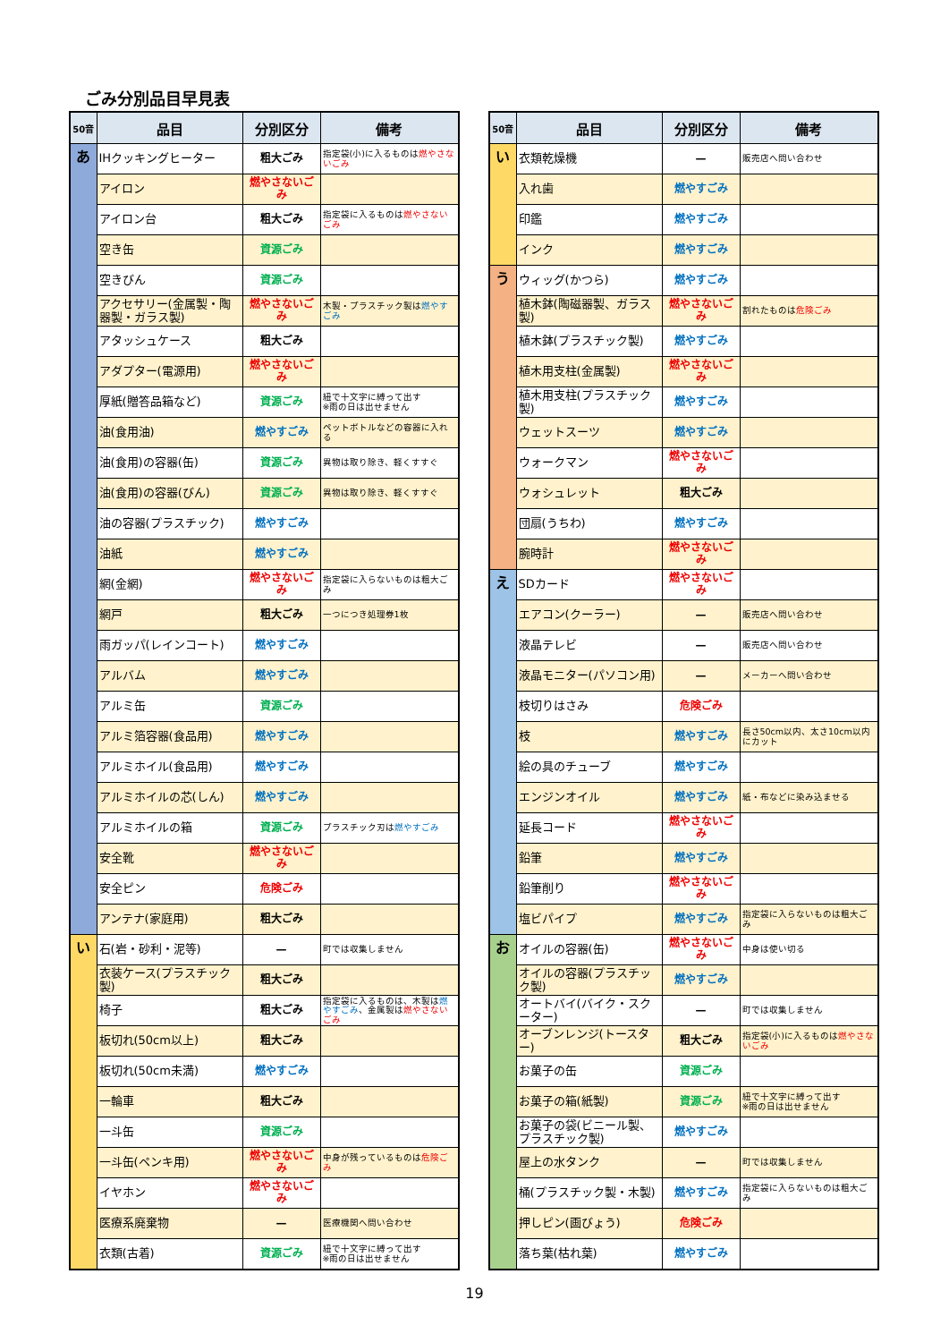ごみ分別品目早見表
| 50音 | 品目 | 分別区分 | 備考 |
| --- | --- | --- | --- |
| あ | IHクッキングヒーター | 粗大ごみ | 指定袋(小)に入るものは 燃やさないごみ |
| | アイロン | 燃やさないごみ | |
| | アイロン台 | 粗大ごみ | 指定袋に入るものは 燃やさないごみ |
| | 空き缶 | 資源ごみ | |
| | 空きびん | 資源ごみ | |
| | アクセサリー(金属製・陶器製・ガラス製) | 燃やさないごみ | 木製・プラスチック製は 燃やすごみ |
| | アタッシュケース | 粗大ごみ | |
| | アダプター(電源用) | 燃やさないごみ | |
| | 厚紙(贈答品箱など) | 資源ごみ | 紐で十文字に縛って出す ※雨の日は出せません |
| | 油(食用油) | 燃やすごみ | ペットボトルなどの容器に入れる |
| | 油(食用)の容器(缶) | 資源ごみ | 異物は取り除き、軽くすすぐ |
| | 油(食用)の容器(びん) | 資源ごみ | 異物は取り除き、軽くすすぐ |
| | 油の容器(プラスチック) | 燃やすごみ | |
| | 油紙 | 燃やすごみ | |
| | 網(金網) | 燃やさないごみ | 指定袋に入らないものは粗大ごみ |
| | 網戸 | 粗大ごみ | 一つにつき処理券1枚 |
| | 雨ガッパ(レインコート) | 燃やすごみ | |
| | アルバム | 燃やすごみ | |
| | アルミ缶 | 資源ごみ | |
| | アルミ箔容器(食品用) | 燃やすごみ | |
| | アルミホイル(食品用) | 燃やすごみ | |
| | アルミホイルの芯(しん) | 燃やすごみ | |
| | アルミホイルの箱 | 資源ごみ | プラスチック刃は 燃やすごみ |
| | 安全靴 | 燃やさないごみ | |
| | 安全ピン | 危険ごみ | |
| | アンテナ(家庭用) | 粗大ごみ | |
| い | 石(岩・砂利・泥等) | — | 町では収集しません |
| | 衣装ケース(プラスチック製) | 粗大ごみ | |
| | 椅子 | 粗大ごみ | 指定袋に入るものは、木製は 燃やすごみ 、金属製は 燃やさないごみ |
| | 板切れ(50cm以上) | 粗大ごみ | |
| | 板切れ(50cm未満) | 燃やすごみ | |
| | 一輪車 | 粗大ごみ | |
| | 一斗缶 | 資源ごみ | |
| | 一斗缶(ペンキ用) | 燃やさないごみ | 中身が残っているものは 危険ごみ |
| | イヤホン | 燃やさないごみ | |
| | 医療系廃棄物 | — | 医療機関へ問い合わせ |
| | 衣類(古着) | 資源ごみ | 紐で十文字に縛って出す ※雨の日は出せません |
| 50音 | 品目 | 分別区分 | 備考 |
| --- | --- | --- | --- |
| い | 衣類乾燥機 | — | 販売店へ問い合わせ |
| | 入れ歯 | 燃やすごみ | |
| | 印鑑 | 燃やすごみ | |
| | インク | 燃やすごみ | |
| う | ウィッグ(かつら) | 燃やすごみ | |
| | 植木鉢(陶磁器製、ガラス製) | 燃やさないごみ | 割れたものは 危険ごみ |
| | 植木鉢(プラスチック製) | 燃やすごみ | |
| | 植木用支柱(金属製) | 燃やさないごみ | |
| | 植木用支柱(プラスチック製) | 燃やすごみ | |
| | ウェットスーツ | 燃やすごみ | |
| | ウォークマン | 燃やさないごみ | |
| | ウォシュレット | 粗大ごみ | |
| | 団扇(うちわ) | 燃やすごみ | |
| | 腕時計 | 燃やさないごみ | |
| え | SDカード | 燃やさないごみ | |
| | エアコン(クーラー) | — | 販売店へ問い合わせ |
| | 液晶テレビ | — | 販売店へ問い合わせ |
| | 液晶モニター(パソコン用) | — | メーカーへ問い合わせ |
| | 枝切りはさみ | 危険ごみ | |
| | 枝 | 燃やすごみ | 長さ50cm以内、太さ10cm以内にカット |
| | 絵の具のチューブ | 燃やすごみ | |
| | エンジンオイル | 燃やすごみ | 紙・布などに染み込ませる |
| | 延長コード | 燃やさないごみ | |
| | 鉛筆 | 燃やすごみ | |
| | 鉛筆削り | 燃やさないごみ | |
| | 塩ビパイプ | 燃やすごみ | 指定袋に入らないものは粗大ごみ |
| お | オイルの容器(缶) | 燃やさないごみ | 中身は使い切る |
| | オイルの容器(プラスチック製) | 燃やすごみ | |
| | オートバイ(バイク・スクーター) | — | 町では収集しません |
| | オーブンレンジ(トースター) | 粗大ごみ | 指定袋(小)に入るものは 燃やさないごみ |
| | お菓子の缶 | 資源ごみ | |
| | お菓子の箱(紙製) | 資源ごみ | 紐で十文字に縛って出す ※雨の日は出せません |
| | お菓子の袋(ビニール製、プラスチック製) | 燃やすごみ | |
| | 屋上の水タンク | — | 町では収集しません |
| | 桶(プラスチック製・木製) | 燃やすごみ | 指定袋に入らないものは粗大ごみ |
| | 押しピン(画びょう) | 危険ごみ | |
| | 落ち葉(枯れ葉) | 燃やすごみ | |
19